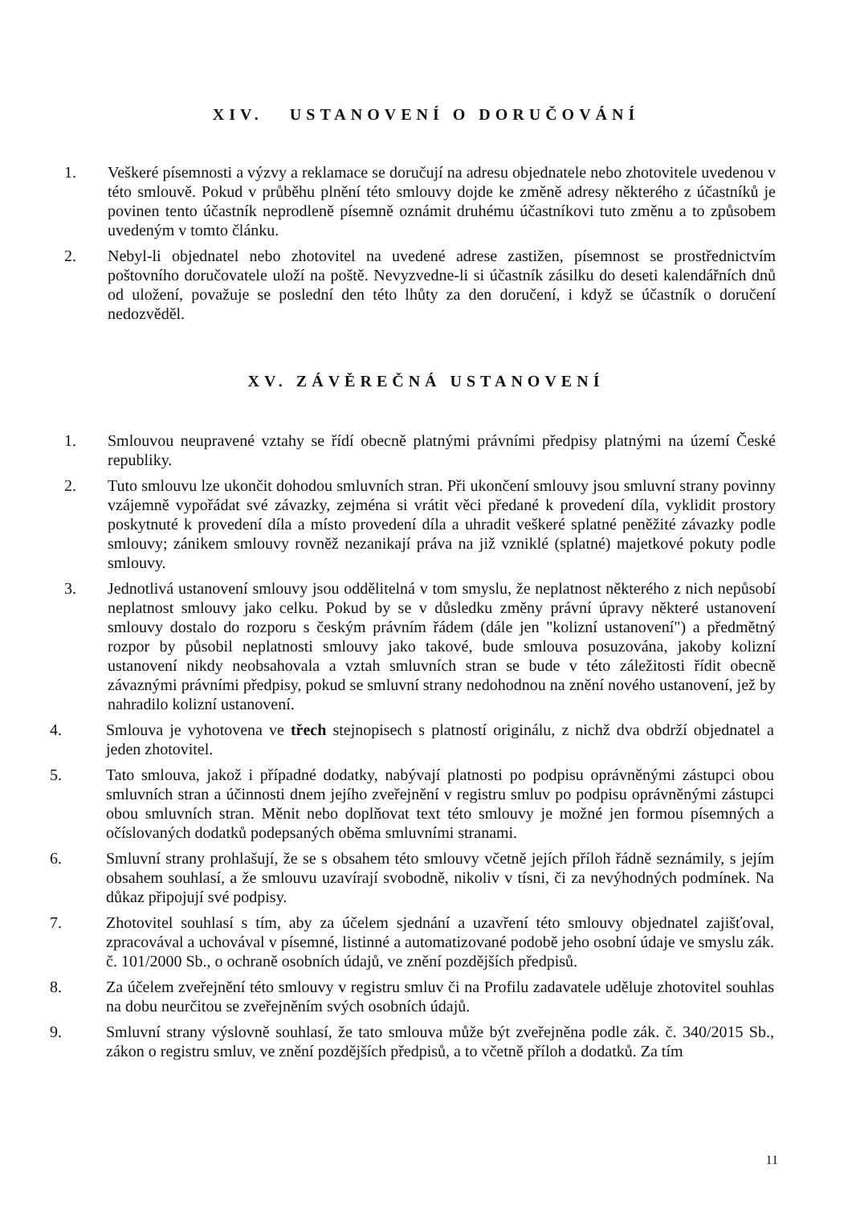XIV. USTANOVENÍ O DORUČOVÁNÍ
1. Veškeré písemnosti a výzvy a reklamace se doručují na adresu objednatele nebo zhotovitele uvedenou v této smlouvě. Pokud v průběhu plnění této smlouvy dojde ke změně adresy některého z účastníků je povinen tento účastník neprodleně písemně oznámit druhému účastníkovi tuto změnu a to způsobem uvedeným v tomto článku.
2. Nebyl-li objednatel nebo zhotovitel na uvedené adrese zastižen, písemnost se prostřednictvím poštovního doručovatele uloží na poště. Nevyzvedne-li si účastník zásilku do deseti kalendářních dnů od uložení, považuje se poslední den této lhůty za den doručení, i když se účastník o doručení nedozvěděl.
XV. ZÁVĚREČNÁ USTANOVENÍ
1. Smlouvou neupravené vztahy se řídí obecně platnými právními předpisy platnými na území České republiky.
2. Tuto smlouvu lze ukončit dohodou smluvních stran. Při ukončení smlouvy jsou smluvní strany povinny vzájemně vypořádat své závazky, zejména si vrátit věci předané k provedení díla, vyklidit prostory poskytnuté k provedení díla a místo provedení díla a uhradit veškeré splatné peněžité závazky podle smlouvy; zánikem smlouvy rovněž nezanikají práva na již vzniklé (splatné) majetkové pokuty podle smlouvy.
3. Jednotlivá ustanovení smlouvy jsou oddělitelná v tom smyslu, že neplatnost některého z nich nepůsobí neplatnost smlouvy jako celku. Pokud by se v důsledku změny právní úpravy některé ustanovení smlouvy dostalo do rozporu s českým právním řádem (dále jen "kolizní ustanovení") a předmětný rozpor by působil neplatnosti smlouvy jako takové, bude smlouva posuzována, jakoby kolizní ustanovení nikdy neobsahovala a vztah smluvních stran se bude v této záležitosti řídit obecně závaznými právními předpisy, pokud se smluvní strany nedohodnou na znění nového ustanovení, jež by nahradilo kolizní ustanovení.
4. Smlouva je vyhotovena ve třech stejnopisech s platností originálu, z nichž dva obdrží objednatel a jeden zhotovitel.
5. Tato smlouva, jakož i případné dodatky, nabývají platnosti po podpisu oprávněnými zástupci obou smluvních stran a účinnosti dnem jejího zveřejnění v registru smluv po podpisu oprávněnými zástupci obou smluvních stran. Měnit nebo doplňovat text této smlouvy je možné jen formou písemných a očíslovaných dodatků podepsaných oběma smluvními stranami.
6. Smluvní strany prohlašují, že se s obsahem této smlouvy včetně jejích příloh řádně seznámily, s jejím obsahem souhlasí, a že smlouvu uzavírají svobodně, nikoliv v tísni, či za nevýhodných podmínek. Na důkaz připojují své podpisy.
7. Zhotovitel souhlasí s tím, aby za účelem sjednání a uzavření této smlouvy objednatel zajišťoval, zpracovával a uchovával v písemné, listinné a automatizované podobě jeho osobní údaje ve smyslu zák. č. 101/2000 Sb., o ochraně osobních údajů, ve znění pozdějších předpisů.
8. Za účelem zveřejnění této smlouvy v registru smluv či na Profilu zadavatele uděluje zhotovitel souhlas na dobu neurčitou se zveřejněním svých osobních údajů.
9. Smluvní strany výslovně souhlasí, že tato smlouva může být zveřejněna podle zák. č. 340/2015 Sb., zákon o registru smluv, ve znění pozdějších předpisů, a to včetně příloh a dodatků. Za tím
11